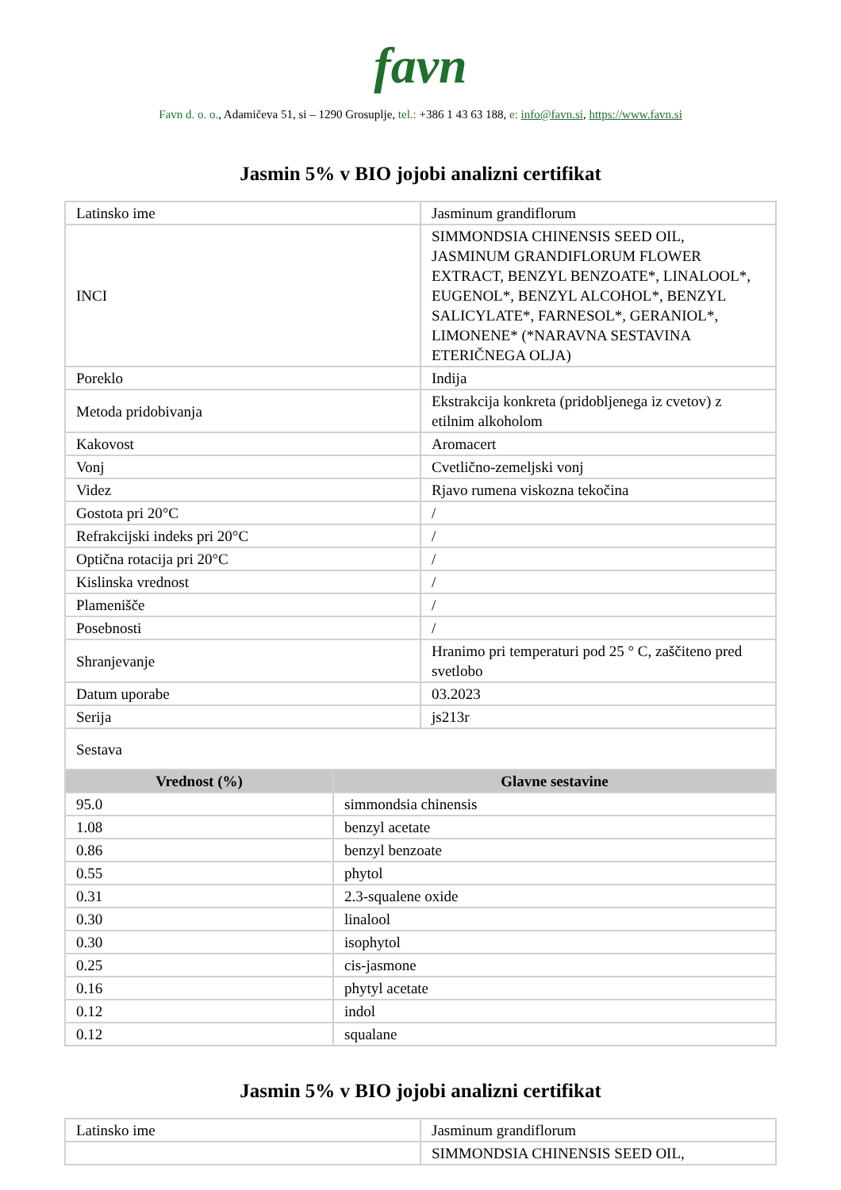favn
Favn d. o. o., Adamičeva 51, si – 1290 Grosuplje, tel.: +386 1 43 63 188, e: info@favn.si, https://www.favn.si
Jasmin 5% v BIO jojobi analizni certifikat
| Latinsko ime | Jasminum grandiflorum |
| INCI | SIMMONDSIA CHINENSIS SEED OIL, JASMINUM GRANDIFLORUM FLOWER EXTRACT, BENZYL BENZOATE*, LINALOOL*, EUGENOL*, BENZYL ALCOHOL*, BENZYL SALICYLATE*, FARNESOL*, GERANIOL*, LIMONENE* (*NARAVNA SESTAVINA ETERIČNEGA OLJA) |
| Poreklo | Indija |
| Metoda pridobivanja | Ekstrakcija konkreta (pridobljenega iz cvetov) z etilnim alkoholom |
| Kakovost | Aromacert |
| Vonj | Cvetlično-zemeljski vonj |
| Videz | Rjavo rumena viskozna tekočina |
| Gostota pri 20°C | / |
| Refrakcijski indeks pri 20°C | / |
| Optična rotacija pri 20°C | / |
| Kislinska vrednost | / |
| Plamenišče | / |
| Posebnosti | / |
| Shranjevanje | Hranimo pri temperaturi pod 25 ° C, zaščiteno pred svetlobo |
| Datum uporabe | 03.2023 |
| Serija | js213r |
| Sestava | |
| Vrednost (%) | Glavne sestavine |
| 95.0 | simmondsia chinensis |
| 1.08 | benzyl acetate |
| 0.86 | benzyl benzoate |
| 0.55 | phytol |
| 0.31 | 2.3-squalene oxide |
| 0.30 | linalool |
| 0.30 | isophytol |
| 0.25 | cis-jasmone |
| 0.16 | phytyl acetate |
| 0.12 | indol |
| 0.12 | squalane |
Jasmin 5% v BIO jojobi analizni certifikat
| Latinsko ime | Jasminum grandiflorum |
| | SIMMONDSIA CHINENSIS SEED OIL, |